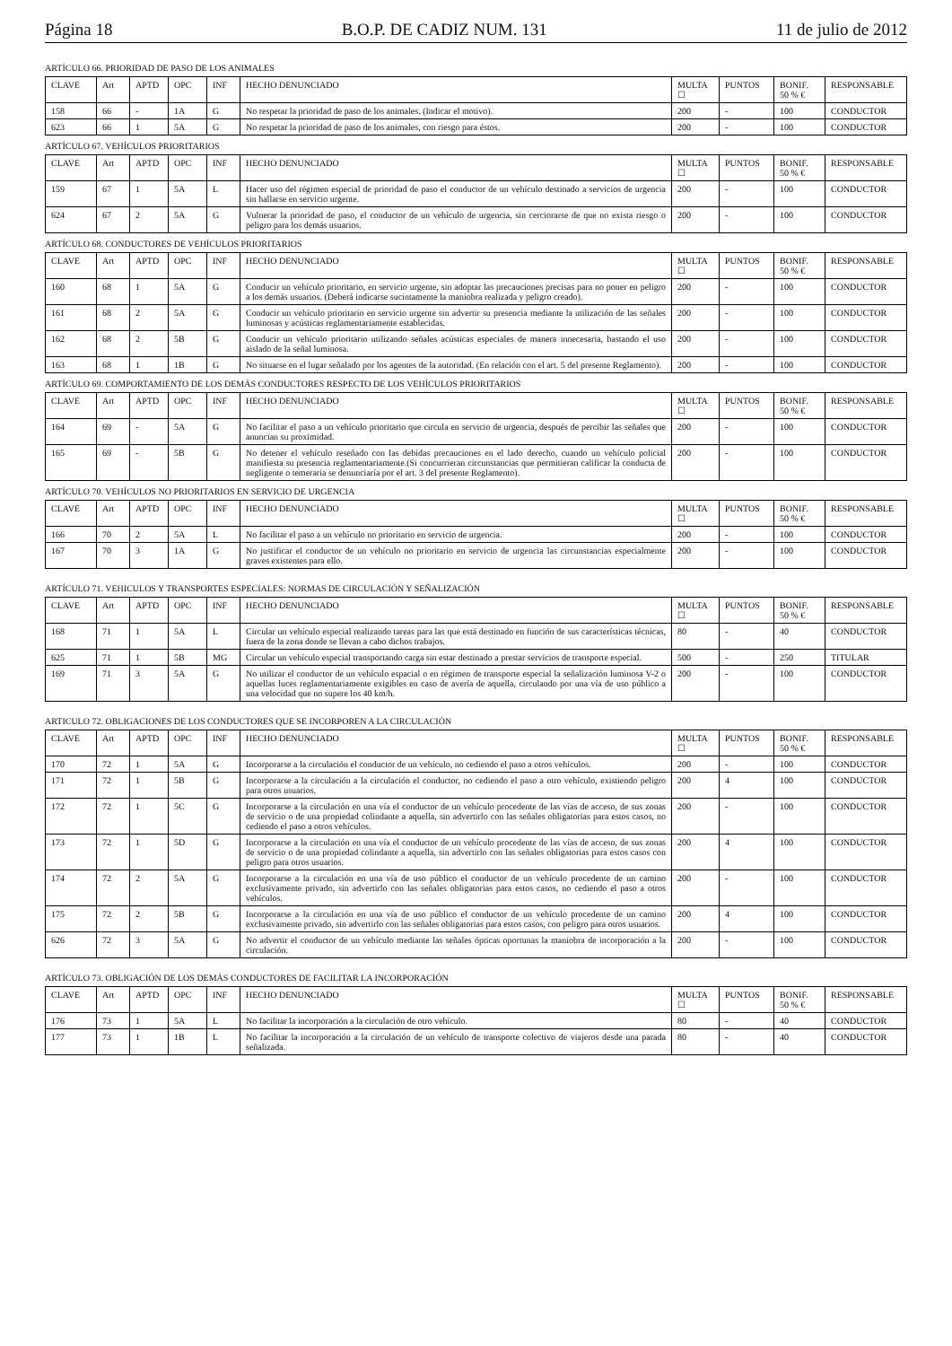Página 18 B.O.P. DE CADIZ NUM. 131 11 de julio de 2012
ARTÍCULO 66. PRIORIDAD DE PASO DE LOS ANIMALES
| CLAVE | Art | APTD | OPC | INF | HECHO DENUNCIADO | MULTA ☐ | PUNTOS | BONIF. 50 % € | RESPONSABLE |
| --- | --- | --- | --- | --- | --- | --- | --- | --- | --- |
| 158 | 66 | - | 1A | G | No respetar la prioridad de paso de los animales. (Indicar el motivo). | 200 | - | 100 | CONDUCTOR |
| 623 | 66 | 1 | 5A | G | No respetar la prioridad de paso de los animales, con riesgo para éstos. | 200 | - | 100 | CONDUCTOR |
ARTÍCULO 67. VEHÍCULOS PRIORITARIOS
| CLAVE | Art | APTD | OPC | INF | HECHO DENUNCIADO | MULTA ☐ | PUNTOS | BONIF. 50 % € | RESPONSABLE |
| --- | --- | --- | --- | --- | --- | --- | --- | --- | --- |
| 159 | 67 | 1 | 5A | L | Hacer uso del régimen especial de prioridad de paso el conductor de un vehículo destinado a servicios de urgencia sin hallarse en servicio urgente. | 200 | - | 100 | CONDUCTOR |
| 624 | 67 | 2 | 5A | G | Vulnerar la prioridad de paso, el conductor de un vehículo de urgencia, sin cerciorarse de que no exista riesgo o peligro para los demás usuarios. | 200 | - | 100 | CONDUCTOR |
ARTÍCULO 68. CONDUCTORES DE VEHÍCULOS PRIORITARIOS
| CLAVE | Art | APTD | OPC | INF | HECHO DENUNCIADO | MULTA ☐ | PUNTOS | BONIF. 50 % € | RESPONSABLE |
| --- | --- | --- | --- | --- | --- | --- | --- | --- | --- |
| 160 | 68 | 1 | 5A | G | Conducir un vehículo prioritario, en servicio urgente, sin adoptar las precauciones precisas para no poner en peligro a los demás usuarios. (Deberá indicarse sucintamente la maniobra realizada y peligro creado). | 200 | - | 100 | CONDUCTOR |
| 161 | 68 | 2 | 5A | G | Conducir un vehículo prioritario en servicio urgente sin advertir su presencia mediante la utilización de las señales luminosas y acústicas reglamentariamente establecidas. | 200 | - | 100 | CONDUCTOR |
| 162 | 68 | 2 | 5B | G | Conducir un vehículo prioritario utilizando señales acústicas especiales de manera innecesaria, bastando el uso aislado de la señal luminosa. | 200 | - | 100 | CONDUCTOR |
| 163 | 68 | 1 | 1B | G | No situarse en el lugar señalado por los agentes de la autoridad. (En relación con el art. 5 del presente Reglamento). | 200 | - | 100 | CONDUCTOR |
ARTÍCULO 69. COMPORTAMIENTO DE LOS DEMÁS CONDUCTORES RESPECTO DE LOS VEHÍCULOS PRIORITARIOS
| CLAVE | Art | APTD | OPC | INF | HECHO DENUNCIADO | MULTA ☐ | PUNTOS | BONIF. 50 % € | RESPONSABLE |
| --- | --- | --- | --- | --- | --- | --- | --- | --- | --- |
| 164 | 69 | - | 5A | G | No facilitar el paso a un vehículo prioritario que circula en servicio de urgencia, después de percibir las señales que anuncian su proximidad. | 200 | - | 100 | CONDUCTOR |
| 165 | 69 | - | 5B | G | No detener el vehículo reseñado con las debidas precauciones en el lado derecho, cuando un vehículo policial manifiesta su presencia reglamentariamente.(Si concurrieran circunstancias que permitieran calificar la conducta de negligente o temeraria se denunciaría por el art. 3 del presente Reglamento). | 200 | - | 100 | CONDUCTOR |
ARTÍCULO 70. VEHÍCULOS NO PRIORITARIOS EN SERVICIO DE URGENCIA
| CLAVE | Art | APTD | OPC | INF | HECHO DENUNCIADO | MULTA ☐ | PUNTOS | BONIF. 50 % € | RESPONSABLE |
| --- | --- | --- | --- | --- | --- | --- | --- | --- | --- |
| 166 | 70 | 2 | 5A | L | No facilitar el paso a un vehículo no prioritario en servicio de urgencia. | 200 | - | 100 | CONDUCTOR |
| 167 | 70 | 3 | 1A | G | No justificar el conductor de un vehículo no prioritario en servicio de urgencia las circunstancias especialmente graves existentes para ello. | 200 | - | 100 | CONDUCTOR |
ARTÍCULO 71. VEHICULOS Y TRANSPORTES ESPECIALES: NORMAS DE CIRCULACIÓN Y SEÑALIZACIÓN
| CLAVE | Art | APTD | OPC | INF | HECHO DENUNCIADO | MULTA ☐ | PUNTOS | BONIF. 50 % € | RESPONSABLE |
| --- | --- | --- | --- | --- | --- | --- | --- | --- | --- |
| 168 | 71 | 1 | 5A | L | Circular un vehículo especial realizando tareas para las que está destinado en función de sus características técnicas, fuera de la zona donde se llevan a cabo dichos trabajos. | 80 | - | 40 | CONDUCTOR |
| 625 | 71 | 1 | 5B | MG | Circular un vehículo especial transportando carga sin estar destinado a prestar servicios de transporte especial. | 500 | - | 250 | TITULAR |
| 169 | 71 | 3 | 5A | G | No utilizar el conductor de un vehículo espacial o en régimen de transporte especial la señalización luminosa V-2 o aquellas luces reglamentariamente exigibles en caso de avería de aquella, circulando por una vía de uso público a una velocidad que no supere los 40 km/h. | 200 | - | 100 | CONDUCTOR |
ARTICULO 72. OBLIGACIONES DE LOS CONDUCTORES QUE SE INCORPOREN A LA CIRCULACIÓN
| CLAVE | Art | APTD | OPC | INF | HECHO DENUNCIADO | MULTA ☐ | PUNTOS | BONIF. 50 % € | RESPONSABLE |
| --- | --- | --- | --- | --- | --- | --- | --- | --- | --- |
| 170 | 72 | 1 | 5A | G | Incorporarse a la circulación el conductor de un vehículo, no cediendo el paso a otros vehículos. | 200 | - | 100 | CONDUCTOR |
| 171 | 72 | 1 | 5B | G | Incorporarse a la circulación a la circulación el conductor, no cediendo el paso a otro vehículo, existiendo peligro para otros usuarios. | 200 | 4 | 100 | CONDUCTOR |
| 172 | 72 | 1 | 5C | G | Incorporarse a la circulación en una vía el conductor de un vehículo procedente de las vías de acceso, de sus zonas de servicio o de una propiedad colindante a aquella, sin advertirlo con las señales obligatorias para estos casos, no cediendo el paso a otros vehículos. | 200 | - | 100 | CONDUCTOR |
| 173 | 72 | 1 | 5D | G | Incorporarse a la circulación en una vía el conductor de un vehículo procedente de las vías de acceso, de sus zonas de servicio o de una propiedad colindante a aquella, sin advertirlo con las señales obligatorias para estos casos con peligro para otros usuarios. | 200 | 4 | 100 | CONDUCTOR |
| 174 | 72 | 2 | 5A | G | Incorporarse a la circulación en una vía de uso público el conductor de un vehículo procedente de un camino exclusivamente privado, sin advertirlo con las señales obligatorias para estos casos, no cediendo el paso a otros vehículos. | 200 | - | 100 | CONDUCTOR |
| 175 | 72 | 2 | 5B | G | Incorporarse a la circulación en una vía de uso público el conductor de un vehículo procedente de un camino exclusivamente privado, sin advertirlo con las señales obligatorias para estos casos, con peligro para otros usuarios. | 200 | 4 | 100 | CONDUCTOR |
| 626 | 72 | 3 | 5A | G | No advertir el conductor de un vehículo mediante las señales ópticas oportunas la maniobra de incorporación a la circulación. | 200 | - | 100 | CONDUCTOR |
ARTÍCULO 73. OBLIGACIÓN DE LOS DEMÁS CONDUCTORES DE FACILITAR LA INCORPORACIÓN
| CLAVE | Art | APTD | OPC | INF | HECHO DENUNCIADO | MULTA ☐ | PUNTOS | BONIF. 50 % € | RESPONSABLE |
| --- | --- | --- | --- | --- | --- | --- | --- | --- | --- |
| 176 | 73 | 1 | 5A | L | No facilitar la incorporación a la circulación de otro vehículo. | 80 | - | 40 | CONDUCTOR |
| 177 | 73 | 1 | 1B | L | No facilitar la incorporación a la circulación de un vehículo de transporte colectivo de viajeros desde una parada señalizada. | 80 | - | 40 | CONDUCTOR |